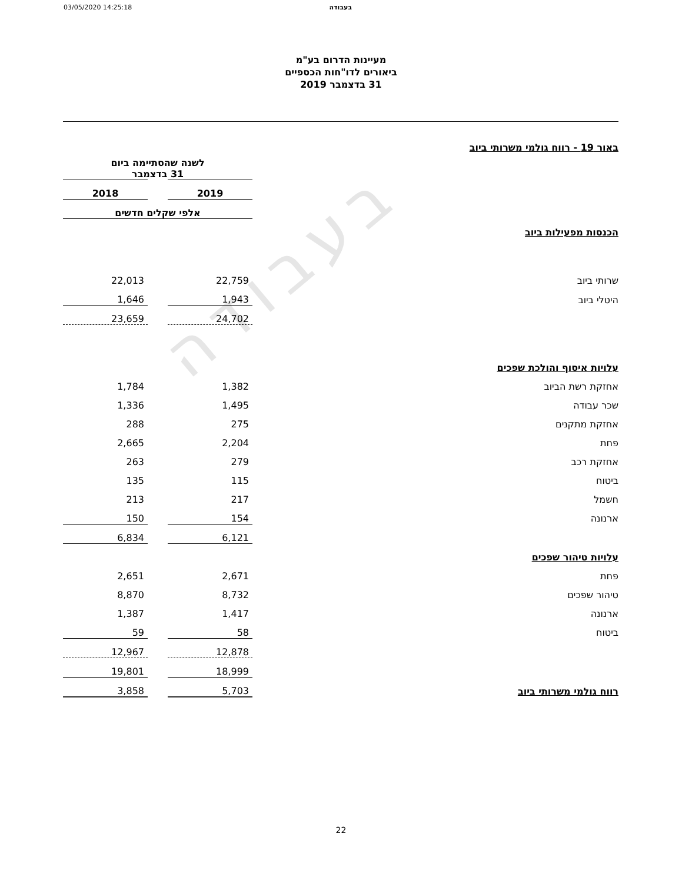בעבודה
03/05/2020 14:25:18 בעבודה
מעיינות הדרום בע"מ
ביאורים לדו"חות הכספיים
31 בדצמבר 2019
| באור 19 - רווח גולמי משרותי ביוב | | | |
| | לשנה שהסתיימה ביום 31 בדצמבר | | |
| | 2019 | | 2018 |
| | אלפי שקלים חדשים | | |
| הכנסות מפעילות ביוב | | | |
| שרותי ביוב | 22,759 | | 22,013 |
| היטלי ביוב | 1,943 | | 1,646 |
| | 24,702 | | 23,659 |
| עלויות איסוף והולכת שפכים | | | |
| אחזקת רשת הביוב | 1,382 | | 1,784 |
| שכר עבודה | 1,495 | | 1,336 |
| אחזקת מתקנים | 275 | | 288 |
| פחת | 2,204 | | 2,665 |
| אחזקת רכב | 279 | | 263 |
| ביטוח | 115 | | 135 |
| חשמל | 217 | | 213 |
| ארנונה | 154 | | 150 |
| | 6,121 | | 6,834 |
| עלויות טיהור שפכים | | | |
| פחת | 2,671 | | 2,651 |
| טיהור שפכים | 8,732 | | 8,870 |
| ארנונה | 1,417 | | 1,387 |
| ביטוח | 58 | | 59 |
| | 12,878 | | 12,967 |
| | 18,999 | | 19,801 |
| רווח גולמי משרותי ביוב | 5,703 | | 3,858 |
22